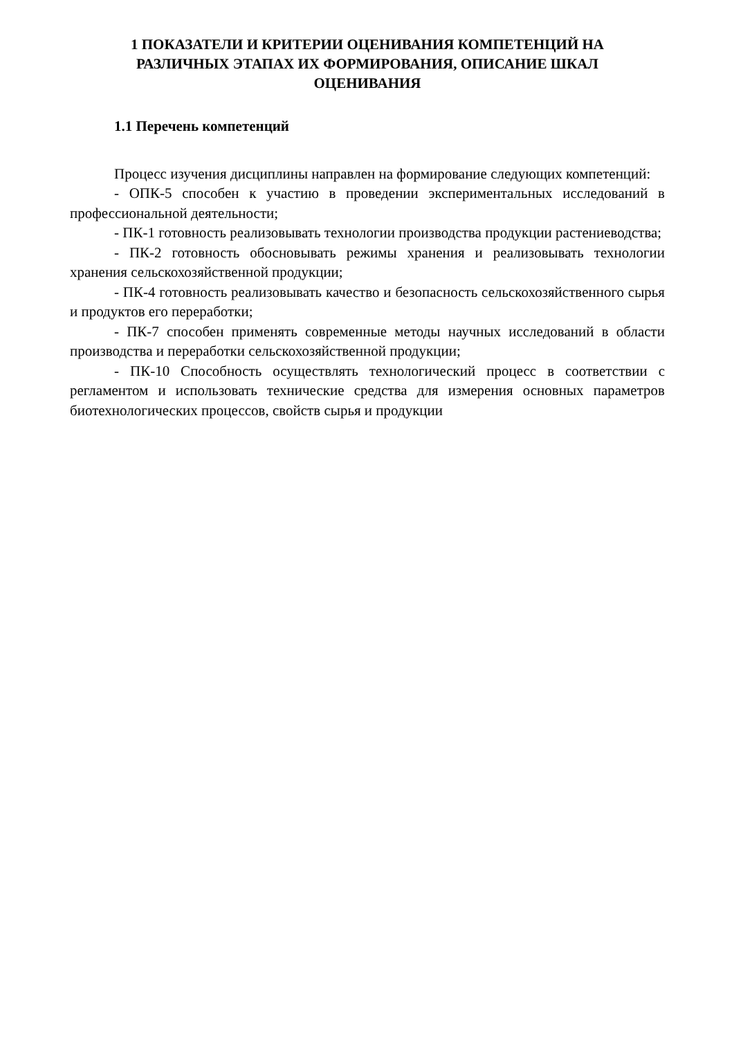1 ПОКАЗАТЕЛИ И КРИТЕРИИ ОЦЕНИВАНИЯ КОМПЕТЕНЦИЙ НА РАЗЛИЧНЫХ ЭТАПАХ ИХ ФОРМИРОВАНИЯ, ОПИСАНИЕ ШКАЛ ОЦЕНИВАНИЯ
1.1 Перечень компетенций
Процесс изучения дисциплины направлен на формирование следующих компетенций:
- ОПК-5 способен к участию в проведении экспериментальных исследований в профессиональной деятельности;
- ПК-1 готовность реализовывать технологии производства продукции растениеводства;
- ПК-2 готовность обосновывать режимы хранения и реализовывать технологии хранения сельскохозяйственной продукции;
- ПК-4 готовность реализовывать качество и безопасность сельскохозяйственного сырья и продуктов его переработки;
- ПК-7 способен применять современные методы научных исследований в области производства и переработки сельскохозяйственной продукции;
- ПК-10 Способность осуществлять технологический процесс в соответствии с регламентом и использовать технические средства для измерения основных параметров биотехнологических процессов, свойств сырья и продукции